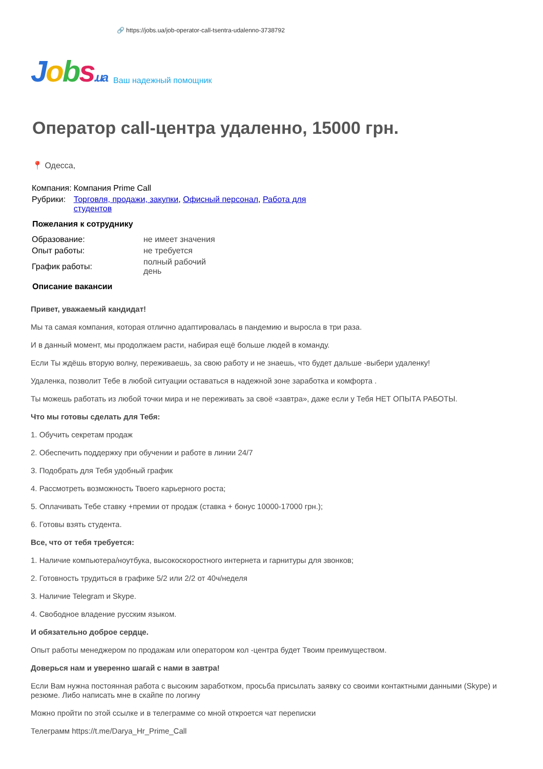🔗 https://jobs.ua/job-operator-call-tsentra-udalenno-3738792
Jobs.ua
Ваш надежный помощник
Оператор call-центра удаленно, 15000 грн.
📍 Одесса,
| Компания: | Компания Prime Call |
| Рубрики: | Торговля, продажи, закупки , Офисный персонал , Работа для студентов |
Пожелания к сотруднику
| Образование: | не имеет значения |
| Опыт работы: | не требуется |
| График работы: | полный рабочий день |
Описание вакансии
Привет, уважаемый кандидат!
Мы та самая компания, которая отлично адаптировалась в пандемию и выросла в три раза.
И в данный момент, мы продолжаем расти, набирая ещё больше людей в команду.
Если Ты ждёшь вторую волну, переживаешь, за свою работу и не знаешь, что будет дальше -выбери удаленку!
Удаленка, позволит Тебе в любой ситуации оставаться в надежной зоне заработка и комфорта .
Ты можешь работать из любой точки мира и не переживать за своё «завтра», даже если у Тебя НЕТ ОПЫТА РАБОТЫ.
Что мы готовы сделать для Тебя:
1. Обучить секретам продаж
2. Обеспечить поддержку при обучении и работе в линии 24/7
3. Подобрать для Тебя удобный график
4. Рассмотреть возможность Твоего карьерного роста;
5. Оплачивать Тебе ставку +премии от продаж (ставка + бонус 10000-17000 грн.);
6. Готовы взять студента.
Все, что от тебя требуется:
1. Наличие компьютера/ноутбука, высокоскоростного интернета и гарнитуры для звонков;
2. Готовность трудиться в графике 5/2 или 2/2 от 40ч/неделя
3. Наличие Telegram и Skype.
4. Свободное владение русским языком.
И обязательно доброе сердце.
Опыт работы менеджером по продажам или оператором кол -центра будет Твоим преимуществом.
Доверься нам и уверенно шагай с нами в завтра!
Если Вам нужна постоянная работа с высоким заработком, просьба присылать заявку со своими контактными данными (Skype) и резюме. Либо написать мне в скайпе по логину
Можно пройти по этой ссылке и в телеграмме со мной откроется чат переписки
Телеграмм https://t.me/Darya_Hr_Prime_Call